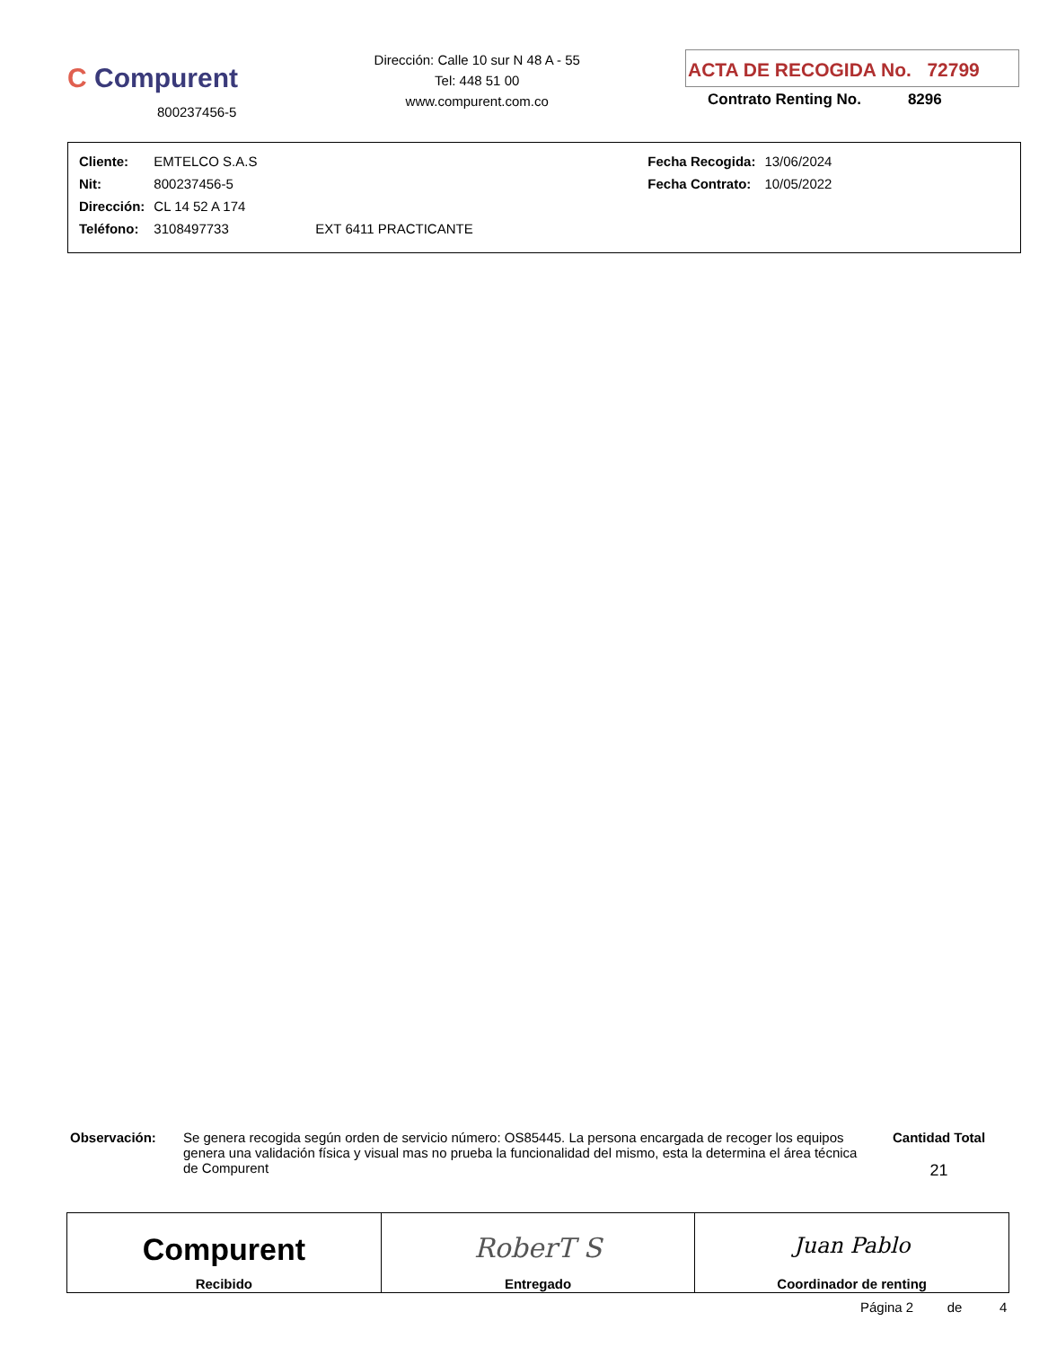C Compurent
800237456-5
Dirección: Calle 10 sur N 48 A - 55
Tel: 448 51 00
www.compurent.com.co
ACTA DE RECOGIDA No. 72799
Contrato Renting No. 8296
| Cliente: | EMTELCO S.A.S | | Fecha Recogida: | 13/06/2024 |
| Nit: | 800237456-5 | | Fecha Contrato: | 10/05/2022 |
| Dirección: | CL 14 52 A 174 | | | |
| Teléfono: | 3108497733 | EXT 6411 PRACTICANTE | | |
Observación:
Se genera recogida según orden de servicio número: OS85445. La persona encargada de recoger los equipos genera una validación física y visual mas no prueba la funcionalidad del mismo, esta la determina el área técnica de Compurent
Cantidad Total
21
| Compurent Recibido | RoberT S Entregado | Juan Pablo Coordinador de renting |
Página 2 de 4